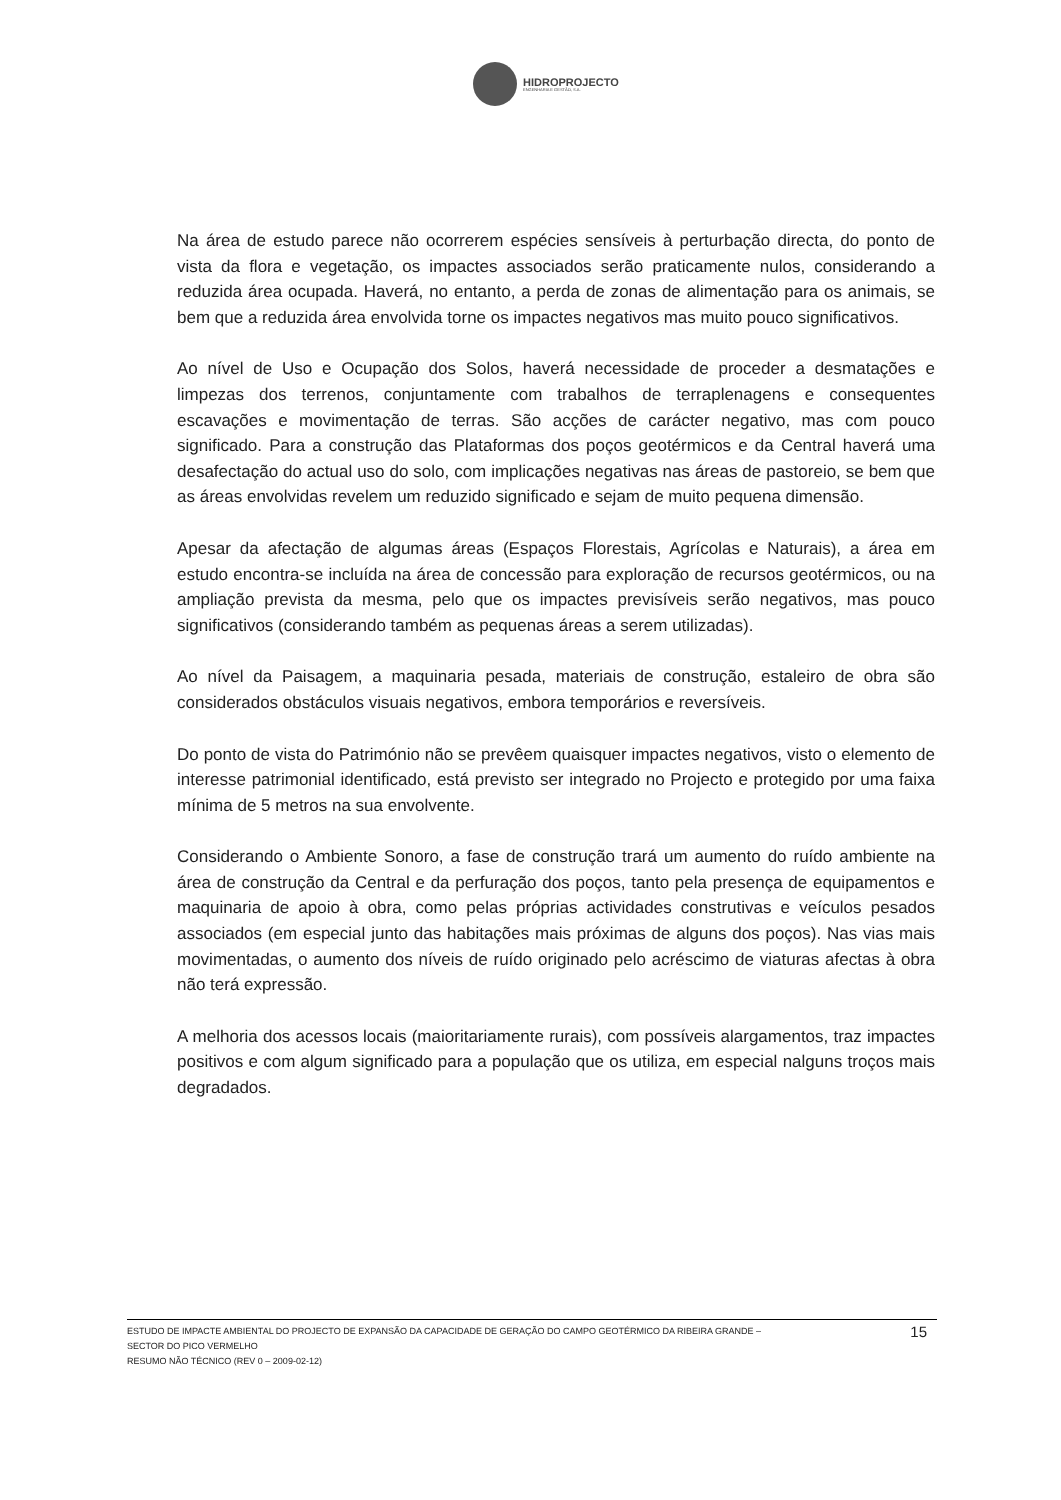HIDROPROJECTO
ENGENHARIA E GESTÃO, S.A.
Na área de estudo parece não ocorrerem espécies sensíveis à perturbação directa, do ponto de vista da flora e vegetação, os impactes associados serão praticamente nulos, considerando a reduzida área ocupada. Haverá, no entanto, a perda de zonas de alimentação para os animais, se bem que a reduzida área envolvida torne os impactes negativos mas muito pouco significativos.
Ao nível de Uso e Ocupação dos Solos, haverá necessidade de proceder a desmatações e limpezas dos terrenos, conjuntamente com trabalhos de terraplenagens e consequentes escavações e movimentação de terras. São acções de carácter negativo, mas com pouco significado. Para a construção das Plataformas dos poços geotérmicos e da Central haverá uma desafectação do actual uso do solo, com implicações negativas nas áreas de pastoreio, se bem que as áreas envolvidas revelem um reduzido significado e sejam de muito pequena dimensão.
Apesar da afectação de algumas áreas (Espaços Florestais, Agrícolas e Naturais), a área em estudo encontra-se incluída na área de concessão para exploração de recursos geotérmicos, ou na ampliação prevista da mesma, pelo que os impactes previsíveis serão negativos, mas pouco significativos (considerando também as pequenas áreas a serem utilizadas).
Ao nível da Paisagem, a maquinaria pesada, materiais de construção, estaleiro de obra são considerados obstáculos visuais negativos, embora temporários e reversíveis.
Do ponto de vista do Património não se prevêem quaisquer impactes negativos, visto o elemento de interesse patrimonial identificado, está previsto ser integrado no Projecto e protegido por uma faixa mínima de 5 metros na sua envolvente.
Considerando o Ambiente Sonoro, a fase de construção trará um aumento do ruído ambiente na área de construção da Central e da perfuração dos poços, tanto pela presença de equipamentos e maquinaria de apoio à obra, como pelas próprias actividades construtivas e veículos pesados associados (em especial junto das habitações mais próximas de alguns dos poços). Nas vias mais movimentadas, o aumento dos níveis de ruído originado pelo acréscimo de viaturas afectas à obra não terá expressão.
A melhoria dos acessos locais (maioritariamente rurais), com possíveis alargamentos, traz impactes positivos e com algum significado para a população que os utiliza, em especial nalguns troços mais degradados.
ESTUDO DE IMPACTE AMBIENTAL DO PROJECTO DE EXPANSÃO DA CAPACIDADE DE GERAÇÃO DO CAMPO GEOTÉRMICO DA RIBEIRA GRANDE –
SECTOR DO PICO VERMELHO
RESUMO NÃO TÉCNICO (REV 0 – 2009-02-12)
15